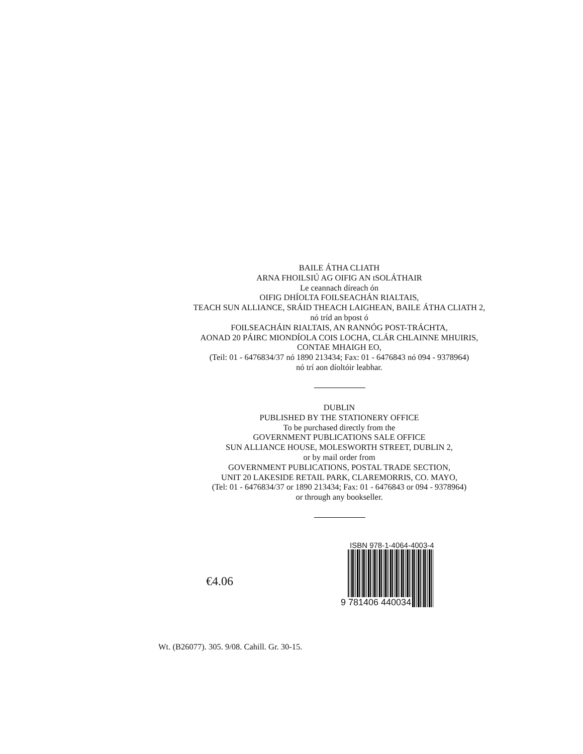BAILE ÁTHA CLIATH
ARNA FHOILSIÚ AG OIFIG AN tSOLÁTHAIR
Le ceannach díreach ón
OIFIG DHÍOLTA FOILSEACHÁN RIALTAIS,
TEACH SUN ALLIANCE, SRÁID THEACH LAIGHEAN, BAILE ÁTHA CLIATH 2,
nó tríd an bpost ó
FOILSEACHÁIN RIALTAIS, AN RANNÓG POST-TRÁCHTA,
AONAD 20 PÁIRC MIONDÍOLA COIS LOCHA, CLÁR CHLAINNE MHUIRIS,
CONTAE MHAIGH EO,
(Teil: 01 - 6476834/37 nó 1890 213434; Fax: 01 - 6476843 nó 094 - 9378964)
nó trí aon díoltóir leabhar.
DUBLIN
PUBLISHED BY THE STATIONERY OFFICE
To be purchased directly from the
GOVERNMENT PUBLICATIONS SALE OFFICE
SUN ALLIANCE HOUSE, MOLESWORTH STREET, DUBLIN 2,
or by mail order from
GOVERNMENT PUBLICATIONS, POSTAL TRADE SECTION,
UNIT 20 LAKESIDE RETAIL PARK, CLAREMORRIS, CO. MAYO,
(Tel: 01 - 6476834/37 or 1890 213434; Fax: 01 - 6476843 or 094 - 9378964)
or through any bookseller.
€4.06
ISBN 978-1-4064-4003-4
9 781406 440034
Wt. (B26077). 305. 9/08. Cahill. Gr. 30-15.